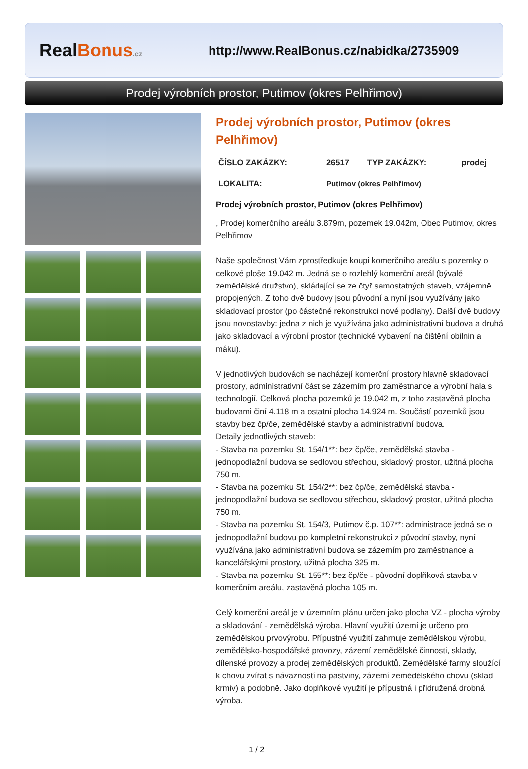RealBonus.cz
http://www.RealBonus.cz/nabidka/2735909
Prodej výrobních prostor, Putimov (okres Pelhřimov)
Prodej výrobních prostor, Putimov (okres Pelhřimov)
| ČÍSLO ZAKÁZKY: | 26517 | TYP ZAKÁZKY: | prodej |
| LOKALITA: | Putimov (okres Pelhřimov) | | |
Prodej výrobních prostor, Putimov (okres Pelhřimov)
, Prodej komerčního areálu 3.879m, pozemek 19.042m, Obec Putimov, okres Pelhřimov
Naše společnost Vám zprostředkuje koupi komerčního areálu s pozemky o celkové ploše 19.042 m. Jedná se o rozlehlý komerční areál (bývalé zemědělské družstvo), skládající se ze čtyř samostatných staveb, vzájemně propojených. Z toho dvě budovy jsou původní a nyní jsou využívány jako skladovací prostor (po částečné rekonstrukci nové podlahy). Další dvě budovy jsou novostavby: jedna z nich je využívána jako administrativní budova a druhá jako skladovací a výrobní prostor (technické vybavení na čištění obilnin a máku).
V jednotlivých budovách se nacházejí komerční prostory hlavně skladovací prostory, administrativní část se zázemím pro zaměstnance a výrobní hala s technologií. Celková plocha pozemků je 19.042 m, z toho zastavěná plocha budovami činí 4.118 m a ostatní plocha 14.924 m. Součástí pozemků jsou stavby bez čp/če, zemědělské stavby a administrativní budova.
Detaily jednotlivých staveb:
- Stavba na pozemku St. 154/1**: bez čp/če, zemědělská stavba - jednopodlažní budova se sedlovou střechou, skladový prostor, užitná plocha 750 m.
- Stavba na pozemku St. 154/2**: bez čp/če, zemědělská stavba - jednopodlažní budova se sedlovou střechou, skladový prostor, užitná plocha 750 m.
- Stavba na pozemku St. 154/3, Putimov č.p. 107**: administrace jedná se o jednopodlažní budovu po kompletní rekonstrukci z původní stavby, nyní využívána jako administrativní budova se zázemím pro zaměstnance a kancelářskými prostory, užitná plocha 325 m.
- Stavba na pozemku St. 155**: bez čp/če - původní doplňková stavba v komerčním areálu, zastavěná plocha 105 m.
Celý komerční areál je v územním plánu určen jako plocha VZ - plocha výroby a skladování - zemědělská výroba. Hlavní využití území je určeno pro zemědělskou prvovýrobu. Přípustné využití zahrnuje zemědělskou výrobu, zemědělsko-hospodářské provozy, zázemí zemědělské činnosti, sklady, dílenské provozy a prodej zemědělských produktů. Zemědělské farmy sloužící k chovu zvířat s návazností na pastviny, zázemí zemědělského chovu (sklad krmiv) a podobně. Jako doplňkové využití je přípustná i přidružená drobná výroba.
1 / 2